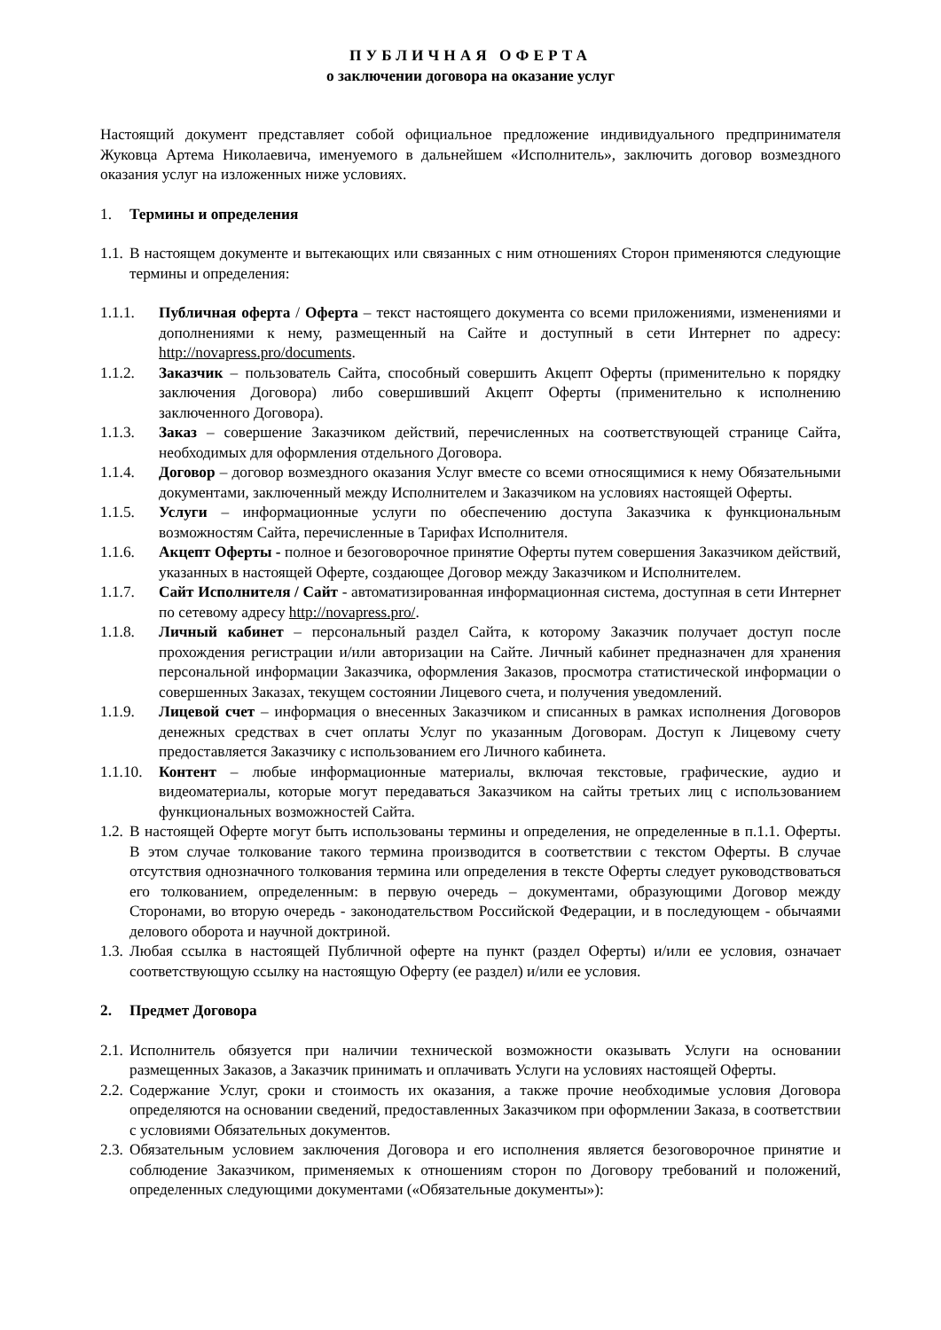ПУБЛИЧНАЯ ОФЕРТА
о заключении договора на оказание услуг
Настоящий документ представляет собой официальное предложение индивидуального предпринимателя Жуковца Артема Николаевича, именуемого в дальнейшем «Исполнитель», заключить договор возмездного оказания услуг на изложенных ниже условиях.
1. Термины и определения
1.1. В настоящем документе и вытекающих или связанных с ним отношениях Сторон применяются следующие термины и определения:
1.1.1. Публичная оферта / Оферта – текст настоящего документа со всеми приложениями, изменениями и дополнениями к нему, размещенный на Сайте и доступный в сети Интернет по адресу: http://novapress.pro/documents.
1.1.2. Заказчик – пользователь Сайта, способный совершить Акцепт Оферты (применительно к порядку заключения Договора) либо совершивший Акцепт Оферты (применительно к исполнению заключенного Договора).
1.1.3. Заказ – совершение Заказчиком действий, перечисленных на соответствующей странице Сайта, необходимых для оформления отдельного Договора.
1.1.4. Договор – договор возмездного оказания Услуг вместе со всеми относящимися к нему Обязательными документами, заключенный между Исполнителем и Заказчиком на условиях настоящей Оферты.
1.1.5. Услуги – информационные услуги по обеспечению доступа Заказчика к функциональным возможностям Сайта, перечисленные в Тарифах Исполнителя.
1.1.6. Акцепт Оферты - полное и безоговорочное принятие Оферты путем совершения Заказчиком действий, указанных в настоящей Оферте, создающее Договор между Заказчиком и Исполнителем.
1.1.7. Сайт Исполнителя / Сайт - автоматизированная информационная система, доступная в сети Интернет по сетевому адресу http://novapress.pro/.
1.1.8. Личный кабинет – персональный раздел Сайта, к которому Заказчик получает доступ после прохождения регистрации и/или авторизации на Сайте. Личный кабинет предназначен для хранения персональной информации Заказчика, оформления Заказов, просмотра статистической информации о совершенных Заказах, текущем состоянии Лицевого счета, и получения уведомлений.
1.1.9. Лицевой счет – информация о внесенных Заказчиком и списанных в рамках исполнения Договоров денежных средствах в счет оплаты Услуг по указанным Договорам. Доступ к Лицевому счету предоставляется Заказчику с использованием его Личного кабинета.
1.1.10. Контент – любые информационные материалы, включая текстовые, графические, аудио и видеоматериалы, которые могут передаваться Заказчиком на сайты третьих лиц с использованием функциональных возможностей Сайта.
1.2. В настоящей Оферте могут быть использованы термины и определения, не определенные в п.1.1. Оферты. В этом случае толкование такого термина производится в соответствии с текстом Оферты. В случае отсутствия однозначного толкования термина или определения в тексте Оферты следует руководствоваться его толкованием, определенным: в первую очередь – документами, образующими Договор между Сторонами, во вторую очередь - законодательством Российской Федерации, и в последующем - обычаями делового оборота и научной доктриной.
1.3. Любая ссылка в настоящей Публичной оферте на пункт (раздел Оферты) и/или ее условия, означает соответствующую ссылку на настоящую Оферту (ее раздел) и/или ее условия.
2. Предмет Договора
2.1. Исполнитель обязуется при наличии технической возможности оказывать Услуги на основании размещенных Заказов, а Заказчик принимать и оплачивать Услуги на условиях настоящей Оферты.
2.2. Содержание Услуг, сроки и стоимость их оказания, а также прочие необходимые условия Договора определяются на основании сведений, предоставленных Заказчиком при оформлении Заказа, в соответствии с условиями Обязательных документов.
2.3. Обязательным условием заключения Договора и его исполнения является безоговорочное принятие и соблюдение Заказчиком, применяемых к отношениям сторон по Договору требований и положений, определенных следующими документами («Обязательные документы»):